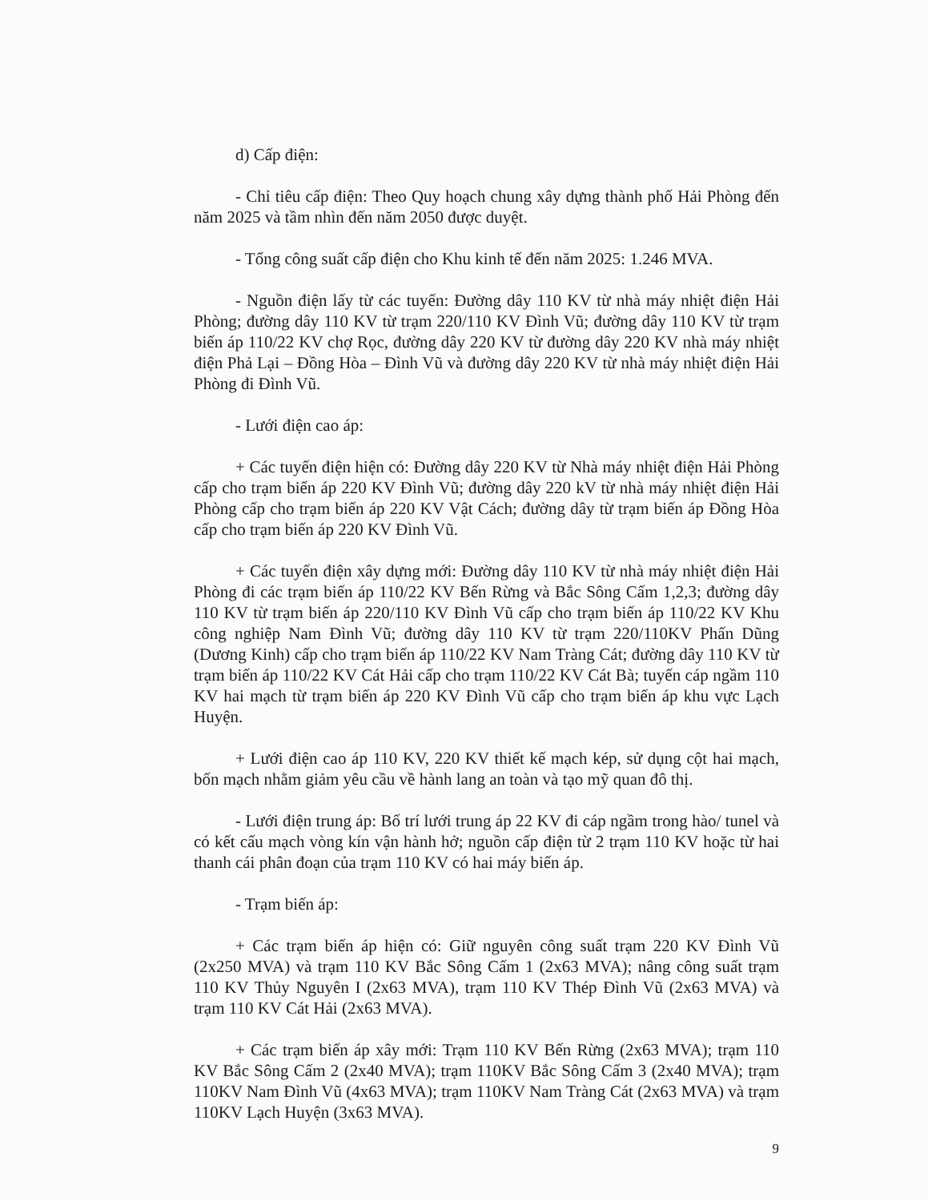d) Cấp điện:
- Chỉ tiêu cấp điện: Theo Quy hoạch chung xây dựng thành phố Hải Phòng đến năm 2025 và tầm nhìn đến năm 2050 được duyệt.
- Tổng công suất cấp điện cho Khu kinh tế đến năm 2025: 1.246 MVA.
- Nguồn điện lấy từ các tuyến: Đường dây 110 KV từ nhà máy nhiệt điện Hải Phòng; đường dây 110 KV từ trạm 220/110 KV Đình Vũ; đường dây 110 KV từ trạm biến áp 110/22 KV chợ Rọc, đường dây 220 KV từ đường dây 220 KV nhà máy nhiệt điện Phả Lại – Đồng Hòa – Đình Vũ và đường dây 220 KV từ nhà máy nhiệt điện Hải Phòng đi Đình Vũ.
- Lưới điện cao áp:
+ Các tuyến điện hiện có: Đường dây 220 KV từ Nhà máy nhiệt điện Hải Phòng cấp cho trạm biến áp 220 KV Đình Vũ; đường dây 220 kV từ nhà máy nhiệt điện Hải Phòng cấp cho trạm biến áp 220 KV Vật Cách; đường dây từ trạm biến áp Đồng Hòa cấp cho trạm biến áp 220 KV Đình Vũ.
+ Các tuyến điện xây dựng mới: Đường dây 110 KV từ nhà máy nhiệt điện Hải Phòng đi các trạm biến áp 110/22 KV Bến Rừng và Bắc Sông Cấm 1,2,3; đường dây 110 KV từ trạm biến áp 220/110 KV Đình Vũ cấp cho trạm biến áp 110/22 KV Khu công nghiệp Nam Đình Vũ; đường dây 110 KV từ trạm 220/110KV Phấn Dũng (Dương Kinh) cấp cho trạm biến áp 110/22 KV Nam Tràng Cát; đường dây 110 KV từ trạm biến áp 110/22 KV Cát Hải cấp cho trạm 110/22 KV Cát Bà; tuyến cáp ngầm 110 KV hai mạch từ trạm biến áp 220 KV Đình Vũ cấp cho trạm biến áp khu vực Lạch Huyện.
+ Lưới điện cao áp 110 KV, 220 KV thiết kế mạch kép, sử dụng cột hai mạch, bốn mạch nhằm giảm yêu cầu về hành lang an toàn và tạo mỹ quan đô thị.
- Lưới điện trung áp: Bố trí lưới trung áp 22 KV đi cáp ngầm trong hào/ tunel và có kết cấu mạch vòng kín vận hành hở; nguồn cấp điện từ 2 trạm 110 KV hoặc từ hai thanh cái phân đoạn của trạm 110 KV có hai máy biến áp.
- Trạm biến áp:
+ Các trạm biến áp hiện có: Giữ nguyên công suất trạm 220 KV Đình Vũ (2x250 MVA) và trạm 110 KV Bắc Sông Cấm 1 (2x63 MVA); nâng công suất trạm 110 KV Thủy Nguyên I (2x63 MVA), trạm 110 KV Thép Đình Vũ (2x63 MVA) và trạm 110 KV Cát Hải (2x63 MVA).
+ Các trạm biến áp xây mới: Trạm 110 KV Bến Rừng (2x63 MVA); trạm 110 KV Bắc Sông Cấm 2 (2x40 MVA); trạm 110KV Bắc Sông Cấm 3 (2x40 MVA); trạm 110KV Nam Đình Vũ (4x63 MVA); trạm 110KV Nam Tràng Cát (2x63 MVA) và trạm 110KV Lạch Huyện (3x63 MVA).
9